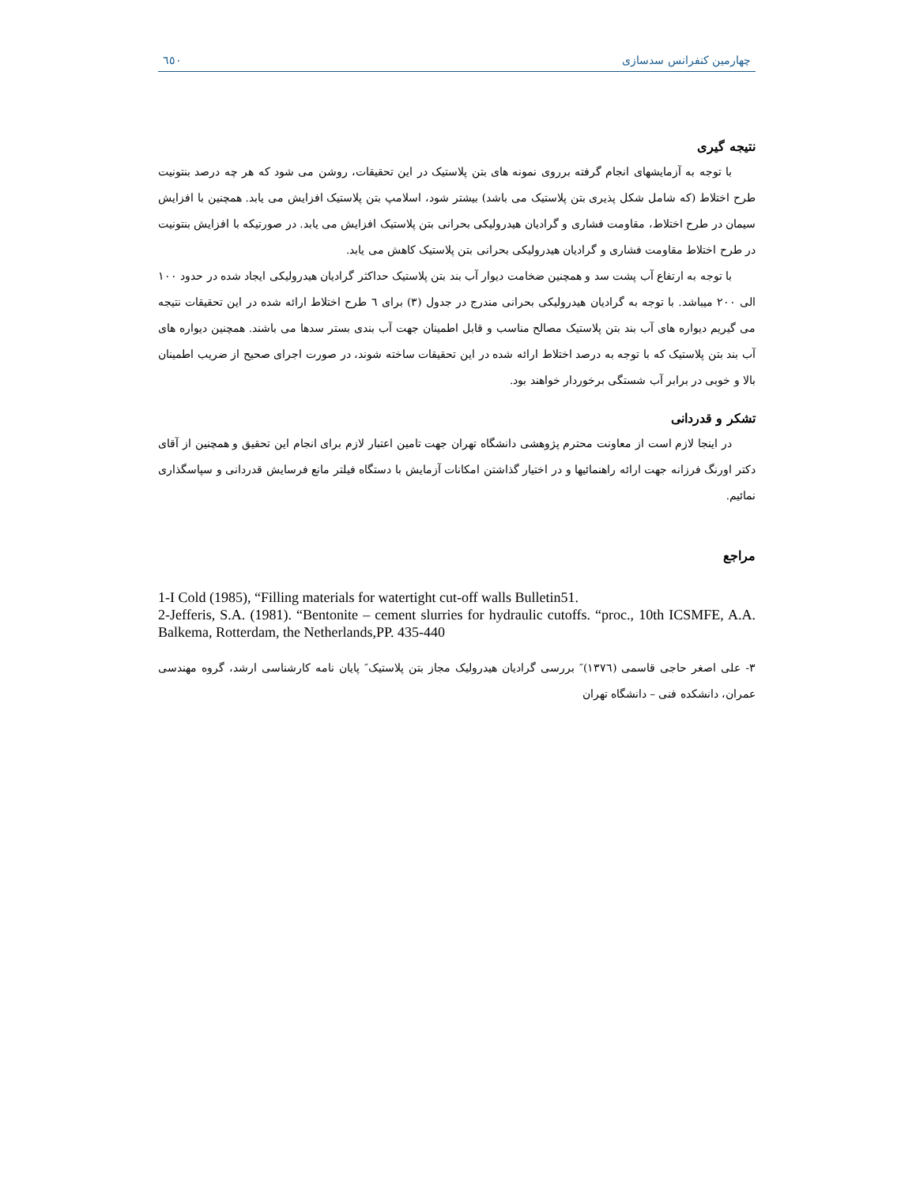چهارمین کنفرانس سدسازی ٦٥٠
نتیجه گیری
با توجه به آزمایشهای انجام گرفته برروی نمونه های بتن پلاستیک در این تحقیقات، روشن می شود که هر چه درصد بنتونیت طرح اختلاط (که شامل شکل پذیری بتن پلاستیک می باشد) بیشتر شود، اسلامپ بتن پلاستیک افزایش می یابد. همچنین با افزایش سیمان در طرح اختلاط، مقاومت فشاری و گرادیان هیدرولیکی بحرانی بتن پلاستیک افزایش می یابد. در صورتیکه با افزایش بنتونیت در طرح اختلاط مقاومت فشاری و گرادیان هیدرولیکی بحرانی بتن پلاستیک کاهش می یابد.
با توجه به ارتفاع آب پشت سد و همچنین ضخامت دیوار آب بند بتن پلاستیک حداکثر گرادیان هیدرولیکی ایجاد شده در حدود ١٠٠ الی ٢٠٠ میباشد. با توجه به گرادیان هیدرولیکی بحرانی مندرج در جدول (٣) برای ٦ طرح اختلاط ارائه شده در این تحقیقات نتیجه می گیریم دیواره های آب بند بتن پلاستیک مصالح مناسب و قابل اطمینان جهت آب بندی بستر سدها می باشند. همچنین دیواره های آب بند بتن پلاستیک که با توجه به درصد اختلاط ارائه شده در این تحقیقات ساخته شوند، در صورت اجرای صحیح از ضریب اطمینان بالا و خوبی در برابر آب شستگی برخوردار خواهند بود.
تشکر و قدردانی
در اینجا لازم است از معاونت محترم پژوهشی دانشگاه تهران جهت تامین اعتبار لازم برای انجام این تحقیق و همچنین از آقای دکتر اورنگ فرزانه جهت ارائه راهنمائیها و در اختیار گذاشتن امکانات آزمایش با دستگاه فیلتر مانع فرسایش قدردانی و سپاسگذاری نمائیم.
مراجع
1-I Cold (1985), “Filling materials for watertight cut-off walls Bulletin51.
2-Jefferis, S.A. (1981). “Bentonite – cement slurries for hydraulic cutoffs. “proc., 10th ICSMFE, A.A. Balkema, Rotterdam, the Netherlands,PP. 435-440
٣- علی اصغر حاجی قاسمی (١٣٧٦)″ بررسی گرادیان هیدرولیک مجاز بتن پلاستیک″ پایان نامه کارشناسی ارشد، گروه مهندسی عمران، دانشکده فنی – دانشگاه تهران